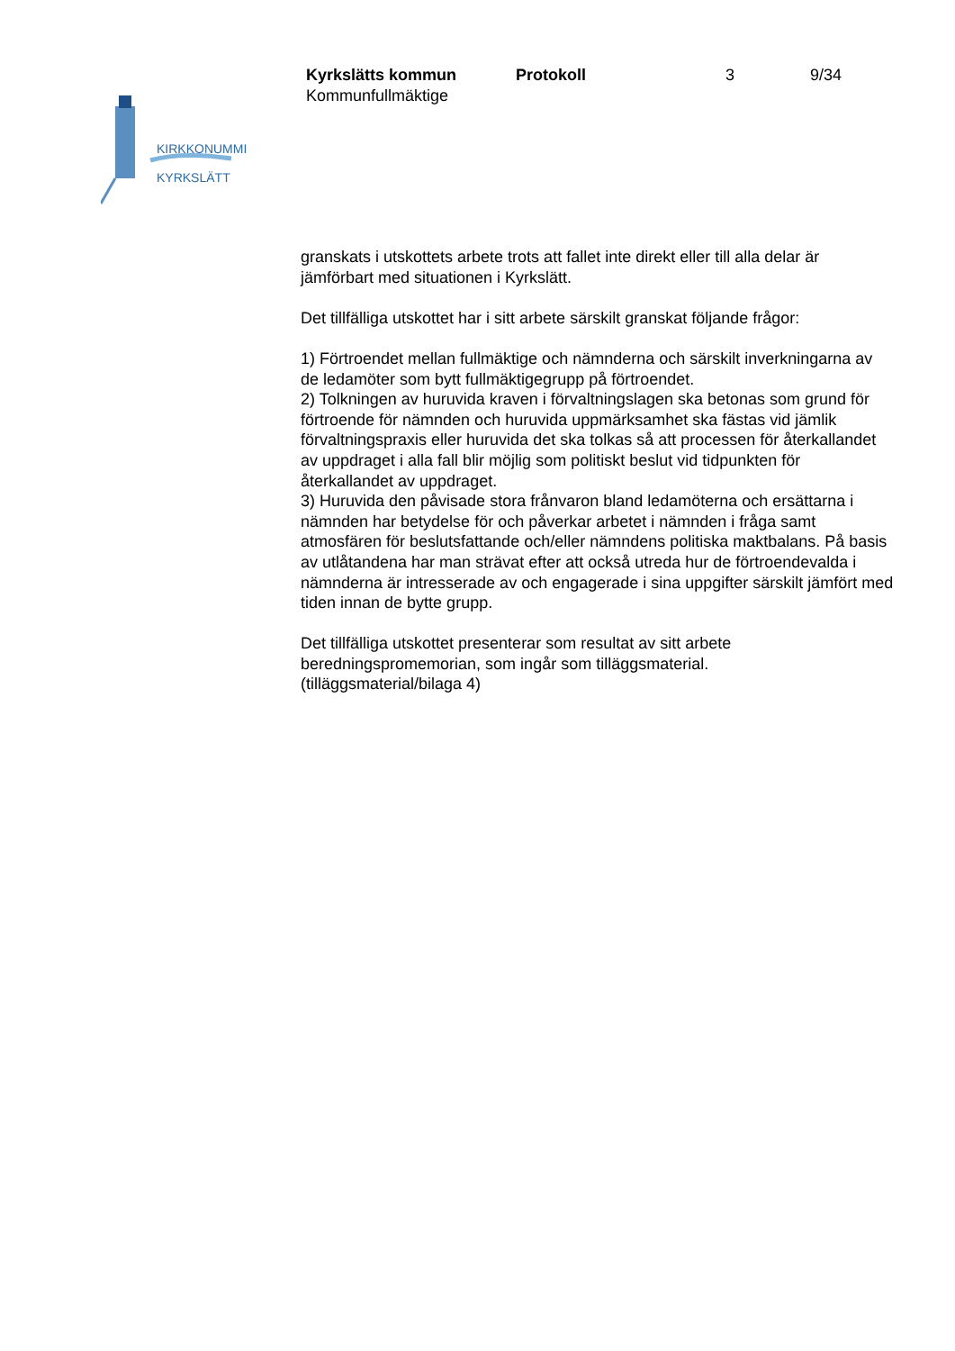KIRKKONUMMI
KYRKSLÄTT
Kyrkslätts kommun Protokoll 3 9/34
Kommunfullmäktige
granskats i utskottets arbete trots att fallet inte direkt eller till alla delar är jämförbart med situationen i Kyrkslätt.
Det tillfälliga utskottet har i sitt arbete särskilt granskat följande frågor:
1) Förtroendet mellan fullmäktige och nämnderna och särskilt inverkningarna av de ledamöter som bytt fullmäktigegrupp på förtroendet.
2) Tolkningen av huruvida kraven i förvaltningslagen ska betonas som grund för förtroende för nämnden och huruvida uppmärksamhet ska fästas vid jämlik förvaltningspraxis eller huruvida det ska tolkas så att processen för återkallandet av uppdraget i alla fall blir möjlig som politiskt beslut vid tidpunkten för återkallandet av uppdraget.
3) Huruvida den påvisade stora frånvaron bland ledamöterna och ersättarna i nämnden har betydelse för och påverkar arbetet i nämnden i fråga samt atmosfären för beslutsfattande och/eller nämndens politiska maktbalans. På basis av utlåtandena har man strävat efter att också utreda hur de förtroendevalda i nämnderna är intresserade av och engagerade i sina uppgifter särskilt jämfört med tiden innan de bytte grupp.
Det tillfälliga utskottet presenterar som resultat av sitt arbete beredningspromemorian, som ingår som tilläggsmaterial.
(tilläggsmaterial/bilaga 4)